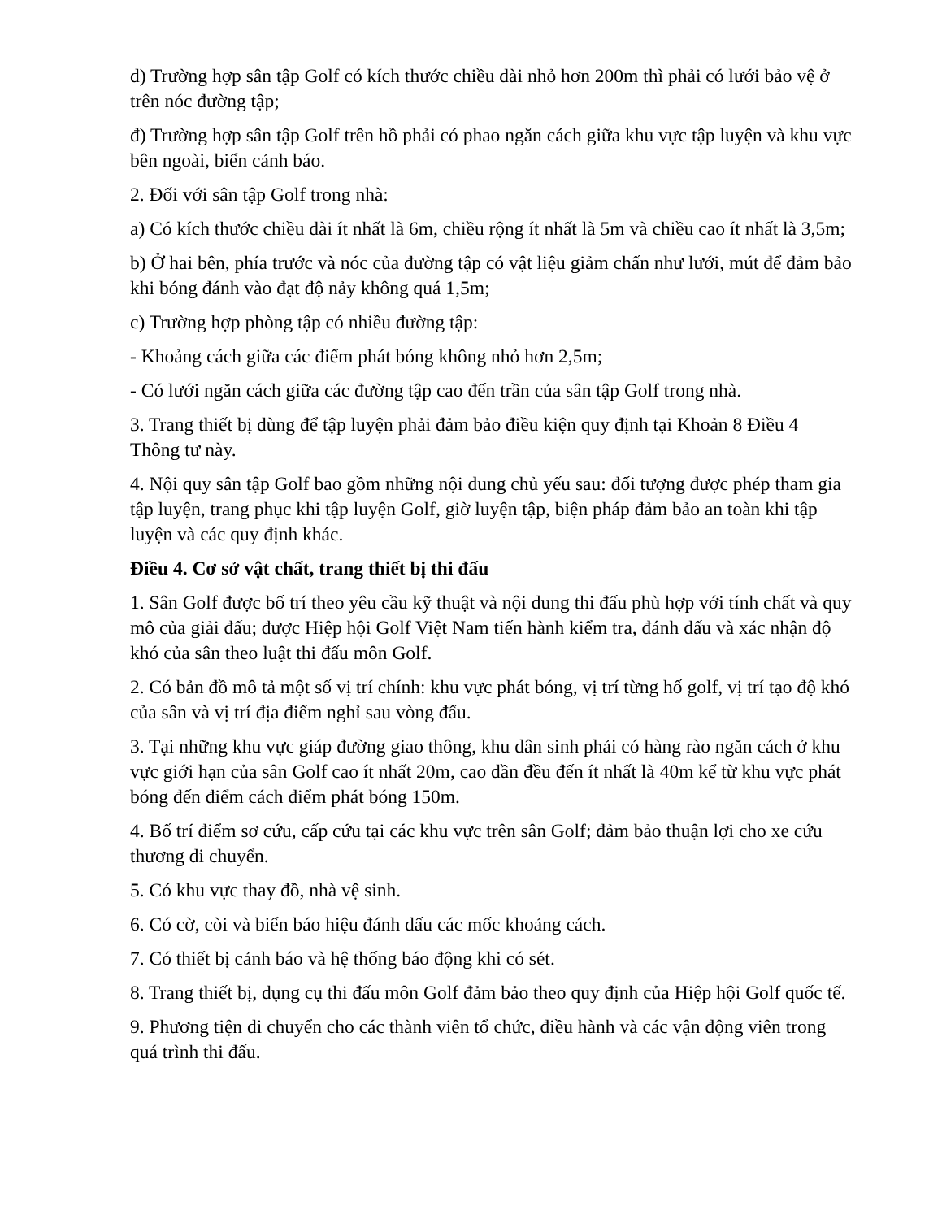d) Trường hợp sân tập Golf có kích thước chiều dài nhỏ hơn 200m thì phải có lưới bảo vệ ở trên nóc đường tập;
đ) Trường hợp sân tập Golf trên hồ phải có phao ngăn cách giữa khu vực tập luyện và khu vực bên ngoài, biển cảnh báo.
2. Đối với sân tập Golf trong nhà:
a) Có kích thước chiều dài ít nhất là 6m, chiều rộng ít nhất là 5m và chiều cao ít nhất là 3,5m;
b) Ở hai bên, phía trước và nóc của đường tập có vật liệu giảm chấn như lưới, mút để đảm bảo khi bóng đánh vào đạt độ nảy không quá 1,5m;
c) Trường hợp phòng tập có nhiều đường tập:
- Khoảng cách giữa các điểm phát bóng không nhỏ hơn 2,5m;
- Có lưới ngăn cách giữa các đường tập cao đến trần của sân tập Golf trong nhà.
3. Trang thiết bị dùng để tập luyện phải đảm bảo điều kiện quy định tại Khoản 8 Điều 4 Thông tư này.
4. Nội quy sân tập Golf bao gồm những nội dung chủ yếu sau: đối tượng được phép tham gia tập luyện, trang phục khi tập luyện Golf, giờ luyện tập, biện pháp đảm bảo an toàn khi tập luyện và các quy định khác.
Điều 4. Cơ sở vật chất, trang thiết bị thi đấu
1. Sân Golf được bố trí theo yêu cầu kỹ thuật và nội dung thi đấu phù hợp với tính chất và quy mô của giải đấu; được Hiệp hội Golf Việt Nam tiến hành kiểm tra, đánh dấu và xác nhận độ khó của sân theo luật thi đấu môn Golf.
2. Có bản đồ mô tả một số vị trí chính: khu vực phát bóng, vị trí từng hố golf, vị trí tạo độ khó của sân và vị trí địa điểm nghỉ sau vòng đấu.
3. Tại những khu vực giáp đường giao thông, khu dân sinh phải có hàng rào ngăn cách ở khu vực giới hạn của sân Golf cao ít nhất 20m, cao dần đều đến ít nhất là 40m kể từ khu vực phát bóng đến điểm cách điểm phát bóng 150m.
4. Bố trí điểm sơ cứu, cấp cứu tại các khu vực trên sân Golf; đảm bảo thuận lợi cho xe cứu thương di chuyển.
5. Có khu vực thay đồ, nhà vệ sinh.
6. Có cờ, còi và biển báo hiệu đánh dấu các mốc khoảng cách.
7. Có thiết bị cảnh báo và hệ thống báo động khi có sét.
8. Trang thiết bị, dụng cụ thi đấu môn Golf đảm bảo theo quy định của Hiệp hội Golf quốc tế.
9. Phương tiện di chuyển cho các thành viên tổ chức, điều hành và các vận động viên trong quá trình thi đấu.